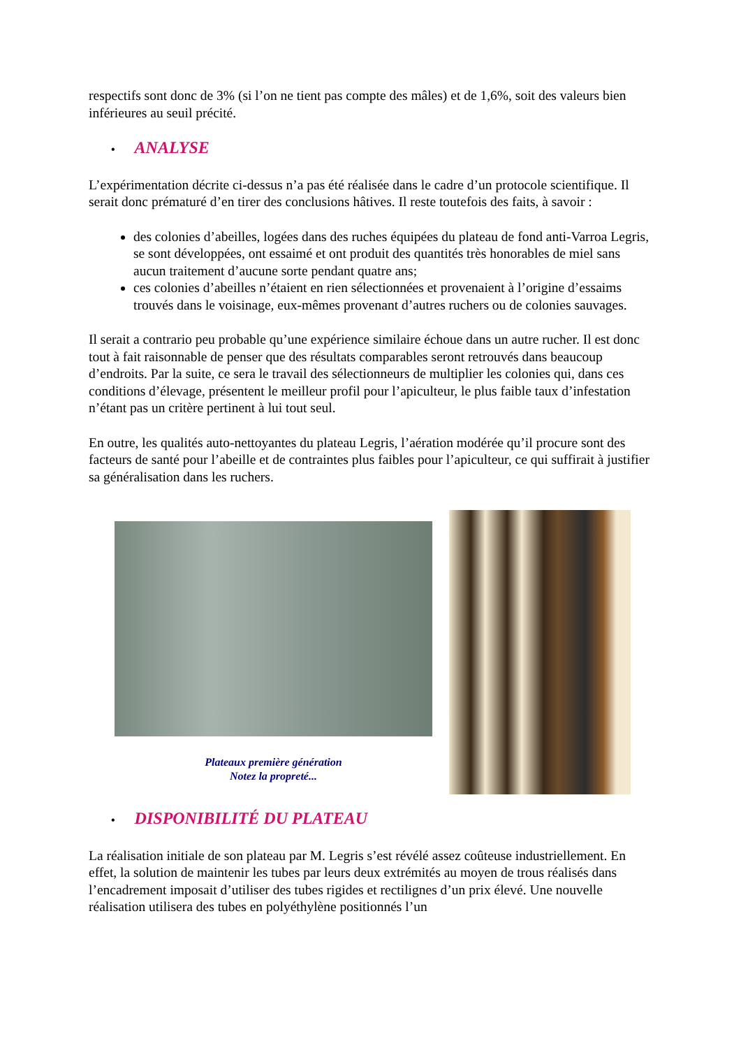respectifs sont donc de 3% (si l’on ne tient pas compte des mâles) et de 1,6%, soit des valeurs bien inférieures au seuil précité.
• ANALYSE
L’expérimentation décrite ci-dessus n’a pas été réalisée dans le cadre d’un protocole scientifique. Il serait donc prématuré d’en tirer des conclusions hâtives. Il reste toutefois des faits, à savoir :
des colonies d’abeilles, logées dans des ruches équipées du plateau de fond anti-Varroa Legris, se sont développées, ont essaimé et ont produit des quantités très honorables de miel sans aucun traitement d’aucune sorte pendant quatre ans;
ces colonies d’abeilles n’étaient en rien sélectionnées et provenaient à l’origine d’essaims trouvés dans le voisinage, eux-mêmes provenant d’autres ruchers ou de colonies sauvages.
Il serait a contrario peu probable qu’une expérience similaire échoue dans un autre rucher. Il est donc tout à fait raisonnable de penser que des résultats comparables seront retrouvés dans beaucoup d’endroits. Par la suite, ce sera le travail des sélectionneurs de multiplier les colonies qui, dans ces conditions d’élevage, présentent le meilleur profil pour l’apiculteur, le plus faible taux d’infestation n’étant pas un critère pertinent à lui tout seul.
En outre, les qualités auto-nettoyantes du plateau Legris, l’aération modérée qu’il procure sont des facteurs de santé pour l’abeille et de contraintes plus faibles pour l’apiculteur, ce qui suffirait à justifier sa généralisation dans les ruchers.
Plateaux première génération
Notez la propreté...
• DISPONIBILITÉ DU PLATEAU
La réalisation initiale de son plateau par M. Legris s’est révélé assez coûteuse industriellement. En effet, la solution de maintenir les tubes par leurs deux extrémités au moyen de trous réalisés dans l’encadrement imposait d’utiliser des tubes rigides et rectilignes d’un prix élevé. Une nouvelle réalisation utilisera des tubes en polyéthylène positionnés l’un